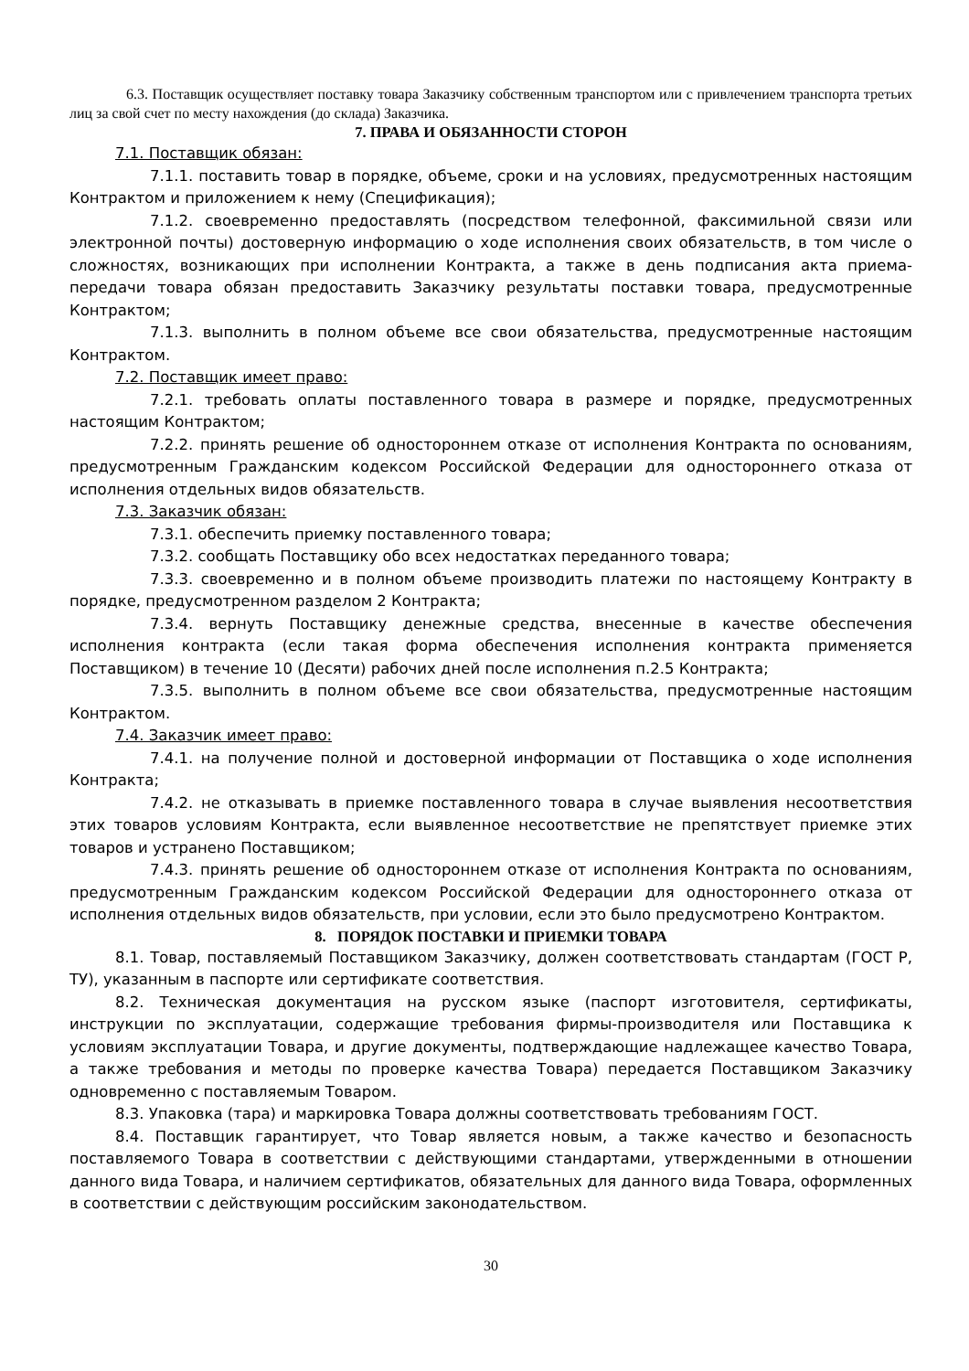6.3. Поставщик осуществляет поставку товара Заказчику собственным транспортом или с привлечением транспорта третьих лиц за свой счет по месту нахождения (до склада) Заказчика.
7. ПРАВА И ОБЯЗАННОСТИ СТОРОН
7.1. Поставщик обязан:
7.1.1. поставить товар в порядке, объеме, сроки и на условиях, предусмотренных настоящим Контрактом и приложением к нему (Спецификация);
7.1.2. своевременно предоставлять (посредством телефонной, факсимильной связи или электронной почты) достоверную информацию о ходе исполнения своих обязательств, в том числе о сложностях, возникающих при исполнении Контракта, а также в день подписания акта приема-передачи товара обязан предоставить Заказчику результаты поставки товара, предусмотренные Контрактом;
7.1.3. выполнить в полном объеме все свои обязательства, предусмотренные настоящим Контрактом.
7.2. Поставщик имеет право:
7.2.1. требовать оплаты поставленного товара в размере и порядке, предусмотренных настоящим Контрактом;
7.2.2. принять решение об одностороннем отказе от исполнения Контракта по основаниям, предусмотренным Гражданским кодексом Российской Федерации для одностороннего отказа от исполнения отдельных видов обязательств.
7.3. Заказчик обязан:
7.3.1. обеспечить приемку поставленного товара;
7.3.2. сообщать Поставщику обо всех недостатках переданного товара;
7.3.3. своевременно и в полном объеме производить платежи по настоящему Контракту в порядке, предусмотренном разделом 2 Контракта;
7.3.4. вернуть Поставщику денежные средства, внесенные в качестве обеспечения исполнения контракта (если такая форма обеспечения исполнения контракта применяется Поставщиком) в течение 10 (Десяти) рабочих дней после исполнения п.2.5 Контракта;
7.3.5. выполнить в полном объеме все свои обязательства, предусмотренные настоящим Контрактом.
7.4. Заказчик имеет право:
7.4.1. на получение полной и достоверной информации от Поставщика о ходе исполнения Контракта;
7.4.2. не отказывать в приемке поставленного товара в случае выявления несоответствия этих товаров условиям Контракта, если выявленное несоответствие не препятствует приемке этих товаров и устранено Поставщиком;
7.4.3. принять решение об одностороннем отказе от исполнения Контракта по основаниям, предусмотренным Гражданским кодексом Российской Федерации для одностороннего отказа от исполнения отдельных видов обязательств, при условии, если это было предусмотрено Контрактом.
8. ПОРЯДОК ПОСТАВКИ И ПРИЕМКИ ТОВАРА
8.1. Товар, поставляемый Поставщиком Заказчику, должен соответствовать стандартам (ГОСТ Р, ТУ), указанным в паспорте или сертификате соответствия.
8.2. Техническая документация на русском языке (паспорт изготовителя, сертификаты, инструкции по эксплуатации, содержащие требования фирмы-производителя или Поставщика к условиям эксплуатации Товара, и другие документы, подтверждающие надлежащее качество Товара, а также требования и методы по проверке качества Товара) передается Поставщиком Заказчику одновременно с поставляемым Товаром.
8.3. Упаковка (тара) и маркировка Товара должны соответствовать требованиям ГОСТ.
8.4. Поставщик гарантирует, что Товар является новым, а также качество и безопасность поставляемого Товара в соответствии с действующими стандартами, утвержденными в отношении данного вида Товара, и наличием сертификатов, обязательных для данного вида Товара, оформленных в соответствии с действующим российским законодательством.
30